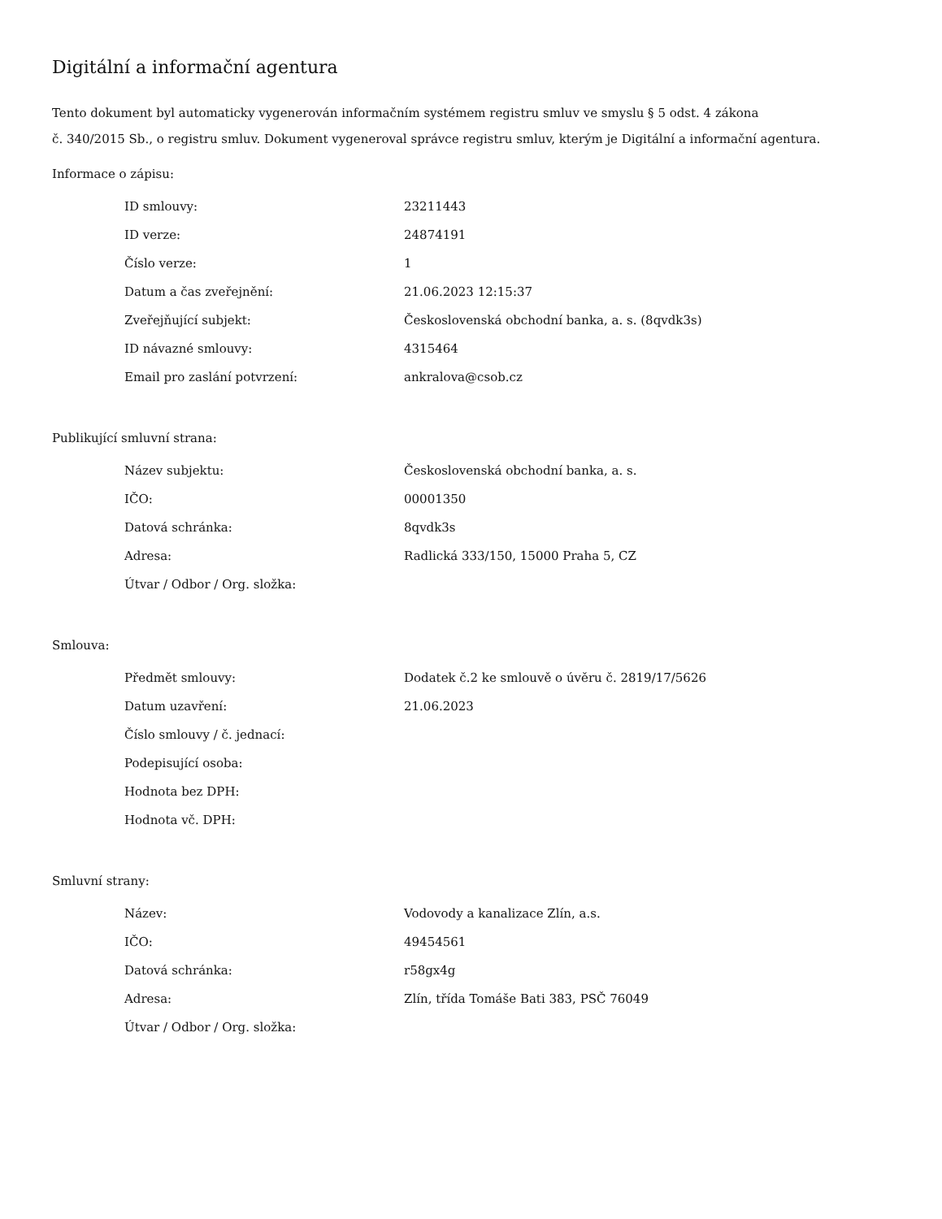Digitální a informační agentura
Tento dokument byl automaticky vygenerován informačním systémem registru smluv ve smyslu § 5 odst. 4 zákona
č. 340/2015 Sb., o registru smluv. Dokument vygeneroval správce registru smluv, kterým je Digitální a informační agentura.
Informace o zápisu:
| ID smlouvy: | 23211443 |
| ID verze: | 24874191 |
| Číslo verze: | 1 |
| Datum a čas zveřejnění: | 21.06.2023 12:15:37 |
| Zveřejňující subjekt: | Československá obchodní banka, a. s. (8qvdk3s) |
| ID návazné smlouvy: | 4315464 |
| Email pro zaslání potvrzení: | ankralova@csob.cz |
Publikující smluvní strana:
| Název subjektu: | Československá obchodní banka, a. s. |
| IČO: | 00001350 |
| Datová schránka: | 8qvdk3s |
| Adresa: | Radlická 333/150, 15000 Praha 5, CZ |
| Útvar / Odbor / Org. složka: | |
Smlouva:
| Předmět smlouvy: | Dodatek č.2 ke smlouvě o úvěru č. 2819/17/5626 |
| Datum uzavření: | 21.06.2023 |
| Číslo smlouvy / č. jednací: | |
| Podepisující osoba: | |
| Hodnota bez DPH: | |
| Hodnota vč. DPH: | |
Smluvní strany:
| Název: | Vodovody a kanalizace Zlín, a.s. |
| IČO: | 49454561 |
| Datová schránka: | r58gx4g |
| Adresa: | Zlín, třída Tomáše Bati 383, PSČ 76049 |
| Útvar / Odbor / Org. složka: | |